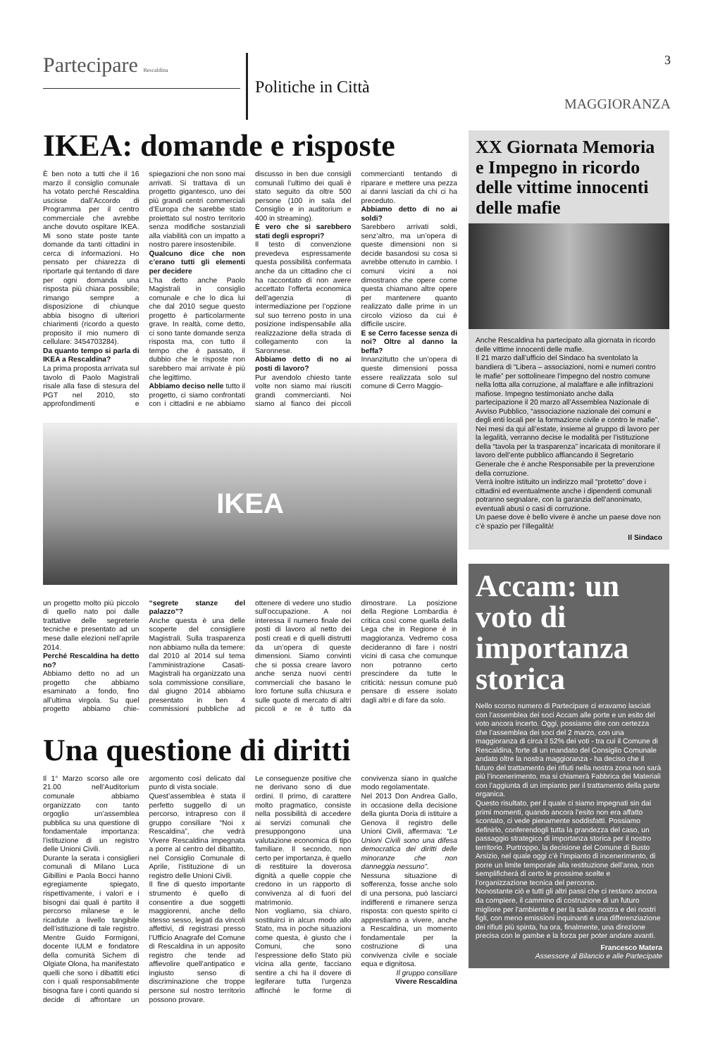Partecipare Rescaldina
Politiche in Città
3
MAGGIORANZA
IKEA: domande e risposte
È ben noto a tutti che il 16 marzo il consiglio comunale ha votato perché Rescaldina uscisse dall’Accordo di Programma per il centro commerciale che avrebbe anche dovuto ospitare IKEA. Mi sono state poste tante domande da tanti cittadini in cerca di informazioni. Ho pensato per chiarezza di riportarle qui tentando di dare per ogni domanda una risposta più chiara possibile; rimango sempre a disposizione di chiunque abbia bisogno di ulteriori chiarimenti (ricordo a questo proposito il mio numero di cellulare: 3454703284).
Da quanto tempo si parla di IKEA a Rescaldina?
La prima proposta arrivata sul tavolo di Paolo Magistrali risale alla fase di stesura del PGT nel 2010, sto approfondimenti e spiegazioni che non sono mai arrivati. Si trattava di un progetto gigantesco, uno dei più grandi centri commerciali d’Europa che sarebbe stato proiettato sul nostro territorio senza modifiche sostanziali alla viabilità con un impatto a nostro parere insostenibile.
Qualcuno dice che non c’erano tutti gli elementi per decidere
L’ha detto anche Paolo Magistrali in consiglio comunale e che lo dica lui che dal 2010 segue questo progetto è particolarmente grave. In realtà, come detto, ci sono tante domande senza risposta ma, con tutto il tempo che è passato, il dubbio che le risposte non sarebbero mai arrivate è più che legittimo.
Abbiamo deciso nelle tutto il progetto, ci siamo confrontati con i cittadini e ne abbiamo discusso in ben due consigli comunali l’ultimo dei quali è stato seguito da oltre 500 persone (100 in sala del Consiglio e in auditorium e 400 in streaming).
È vero che si sarebbero stati degli espropri?
Il testo di convenzione prevedeva espressamente questa possibilità confermata anche da un cittadino che ci ha raccontato di non avere accettato l’offerta economica dell’agenzia di intermediazione per l’opzione sul suo terreno posto in una posizione indispensabile alla realizzazione della strada di collegamento con la Saronnese.
Abbiamo detto di no ai posti di lavoro?
Pur avendolo chiesto tante volte non siamo mai riusciti grandi commercianti. Noi siamo al fianco dei piccoli commercianti tentando di riparare e mettere una pezza ai danni lasciati da chi ci ha preceduto.
Abbiamo detto di no ai soldi?
Sarebbero arrivati soldi, senz’altro, ma un’opera di queste dimensioni non si decide basandosi su cosa si avrebbe ottenuto in cambio. I comuni vicini a noi dimostrano che opere come questa chiamano altre opere per mantenere quanto realizzato dalle prime in un circolo vizioso da cui è difficile uscire.
E se Cerro facesse senza di noi? Oltre al danno la beffa?
Innanzitutto che un’opera di queste dimensioni possa essere realizzata solo sul comune di Cerro Maggio-
IKEA
un progetto molto più piccolo di quello nato poi dalle trattative delle segreterie tecniche e presentato ad un mese dalle elezioni nell’aprile 2014.
Perché Rescaldina ha detto no?
Abbiamo detto no ad un progetto che abbiamo esaminato a fondo, fino all’ultima virgola. Su quel progetto abbiamo chie- “segrete stanze del palazzo”?
Anche questa è una delle scoperte del consigliere Magistrali. Sulla trasparenza non abbiamo nulla da temere: dal 2010 al 2014 sul tema l’amministrazione Casati-Magistrali ha organizzato una sola commissione consiliare, dal giugno 2014 abbiamo presentato in ben 4 commissioni pubbliche ad ottenere di vedere uno studio sull’occupazione. A noi interessa il numero finale dei posti di lavoro al netto dei posti creati e di quelli distrutti da un’opera di queste dimensioni. Siamo convinti che si possa creare lavoro anche senza nuovi centri commerciali che basano le loro fortune sulla chiusura e sulle quote di mercato di altri piccoli e re è tutto da dimostrare. La posizione della Regione Lombardia è critica così come quella della Lega che in Regione è in maggioranza. Vedremo cosa decideranno di fare i nostri vicini di casa che comunque non potranno certo prescindere da tutte le criticità: nessun comune può pensare di essere isolato dagli altri e di fare da solo.
Una questione di diritti
Il 1° Marzo scorso alle ore 21.00 nell’Auditorium comunale abbiamo organizzato con tanto orgoglio un’assemblea pubblica su una questione di fondamentale importanza: l’istituzione di un registro delle Unioni Civili.
Durante la serata i consiglieri comunali di Milano Luca Gibillini e Paola Bocci hanno egregiamente spiegato, rispettivamente, i valori e i bisogni dai quali è partito il percorso milanese e le ricadute a livello tangibile dell’istituzione di tale registro. Mentre Guido Formigoni, docente IULM e fondatore della comunità Sichem di Olgiate Olona, ha manifestato quelli che sono i dibattiti etici con i quali responsabilmente bisogna fare i conti quando si decide di affrontare un argomento così delicato dal punto di vista sociale.
Quest’assemblea è stata il perfetto suggello di un percorso, intrapreso con il gruppo consiliare “Noi x Rescaldina”, che vedrà Vivere Rescaldina impegnata a porre al centro del dibattito, nel Consiglio Comunale di Aprile, l’istituzione di un registro delle Unioni Civili.
Il fine di questo importante strumento è quello di consentire a due soggetti maggiorenni, anche dello stesso sesso, legati da vincoli affettivi, di registrasi presso l’Ufficio Anagrafe del Comune di Rescaldina in un apposito registro che tende ad affievolire quell’antipatico e ingiusto senso di discriminazione che troppe persone sul nostro territorio possono provare.
Le conseguenze positive che ne derivano sono di due ordini. Il primo, di carattere molto pragmatico, consiste nella possibilità di accedere ai servizi comunali che presuppongono una valutazione economica di tipo familiare. Il secondo, non certo per importanza, è quello di restituire la doverosa dignità a quelle coppie che credono in un rapporto di convivenza al di fuori del matrimonio.
Non vogliamo, sia chiaro, sostituirci in alcun modo allo Stato, ma in poche situazioni come questa, è giusto che i Comuni, che sono l’espressione dello Stato più vicina alla gente, facciano sentire a chi ha il dovere di legiferare tutta l’urgenza affinché le forme di convivenza siano in qualche modo regolamentate.
Nel 2013 Don Andrea Gallo, in occasione della decisione della giunta Doria di istituire a Genova il registro delle Unioni Civili, affermava: “Le Unioni Civili sono una difesa democratica dei diritti delle minoranze che non danneggia nessuno”.
Nessuna situazione di sofferenza, fosse anche solo di una persona, può lasciarci indifferenti e rimanere senza risposta: con questo spirito ci apprestiamo a vivere, anche a Rescaldina, un momento fondamentale per la costruzione di una convivenza civile e sociale equa e dignitosa.
Il gruppo consiliare
Vivere Rescaldina
XX Giornata Memoria e Impegno in ricordo delle vittime innocenti delle mafie
Anche Rescaldina ha partecipato alla giornata in ricordo delle vittime innocenti delle mafie.
Il 21 marzo dall’ufficio del Sindaco ha sventolato la bandiera di “Libera – associazioni, nomi e numeri contro le mafie” per sottolineare l’impegno del nostro comune nella lotta alla corruzione, al malaffare e alle infiltrazioni mafiose. Impegno testimoniato anche dalla partecipazione il 20 marzo all’Assemblea Nazionale di Avviso Pubblico, “associazione nazionale dei comuni e degli enti locali per la formazione civile e contro le mafie”.
Nei mesi da qui all’estate, insieme al gruppo di lavoro per la legalità, verranno decise le modalità per l’istituzione della “tavola per la trasparenza” incaricata di monitorare il lavoro dell’ente pubblico affiancando il Segretario Generale che è anche Responsabile per la prevenzione della corruzione.
Verrà inoltre istituito un indirizzo mail “protetto” dove i cittadini ed eventualmente anche i dipendenti comunali potranno segnalare, con la garanzia dell’anonimato, eventuali abusi o casi di corruzione.
Un paese dove è bello vivere è anche un paese dove non c’è spazio per l’illegalità!
Il Sindaco
Accam: un voto di importanza storica
Nello scorso numero di Partecipare ci eravamo lasciati con l’assemblea dei soci Accam alle porte e un esito del voto ancora incerto. Oggi, possiamo dire con certezza che l’assemblea dei soci del 2 marzo, con una maggioranza di circa il 52% dei voti - tra cui il Comune di Rescaldina, forte di un mandato del Consiglio Comunale andato oltre la nostra maggioranza - ha deciso che il futuro del trattamento dei rifiuti nella nostra zona non sarà più l’incenerimento, ma si chiamerà Fabbrica dei Materiali con l’aggiunta di un impianto per il trattamento della parte organica.
Questo risultato, per il quale ci siamo impegnati sin dai primi momenti, quando ancora l’esito non era affatto scontato, ci vede pienamente soddisfatti. Possiamo definirlo, conferendogli tutta la grandezza del caso, un passaggio strategico di importanza storica per il nostro territorio. Purtroppo, la decisione del Comune di Busto Arsizio, nel quale oggi c’è l’impianto di incenerimento, di porre un limite temporale alla restituzione dell’area, non semplificherà di certo le prossime scelte e l’organizzazione tecnica del percorso.
Nonostante ciò e tutti gli altri passi che ci restano ancora da compiere, il cammino di costruzione di un futuro migliore per l’ambiente e per la salute nostra e dei nostri figli, con meno emissioni inquinanti e una differenziazione dei rifiuti più spinta, ha ora, finalmente, una direzione precisa con le gambe e la forza per poter andare avanti.
Francesco Matera
Assessore al Bilancio e alle Partecipate